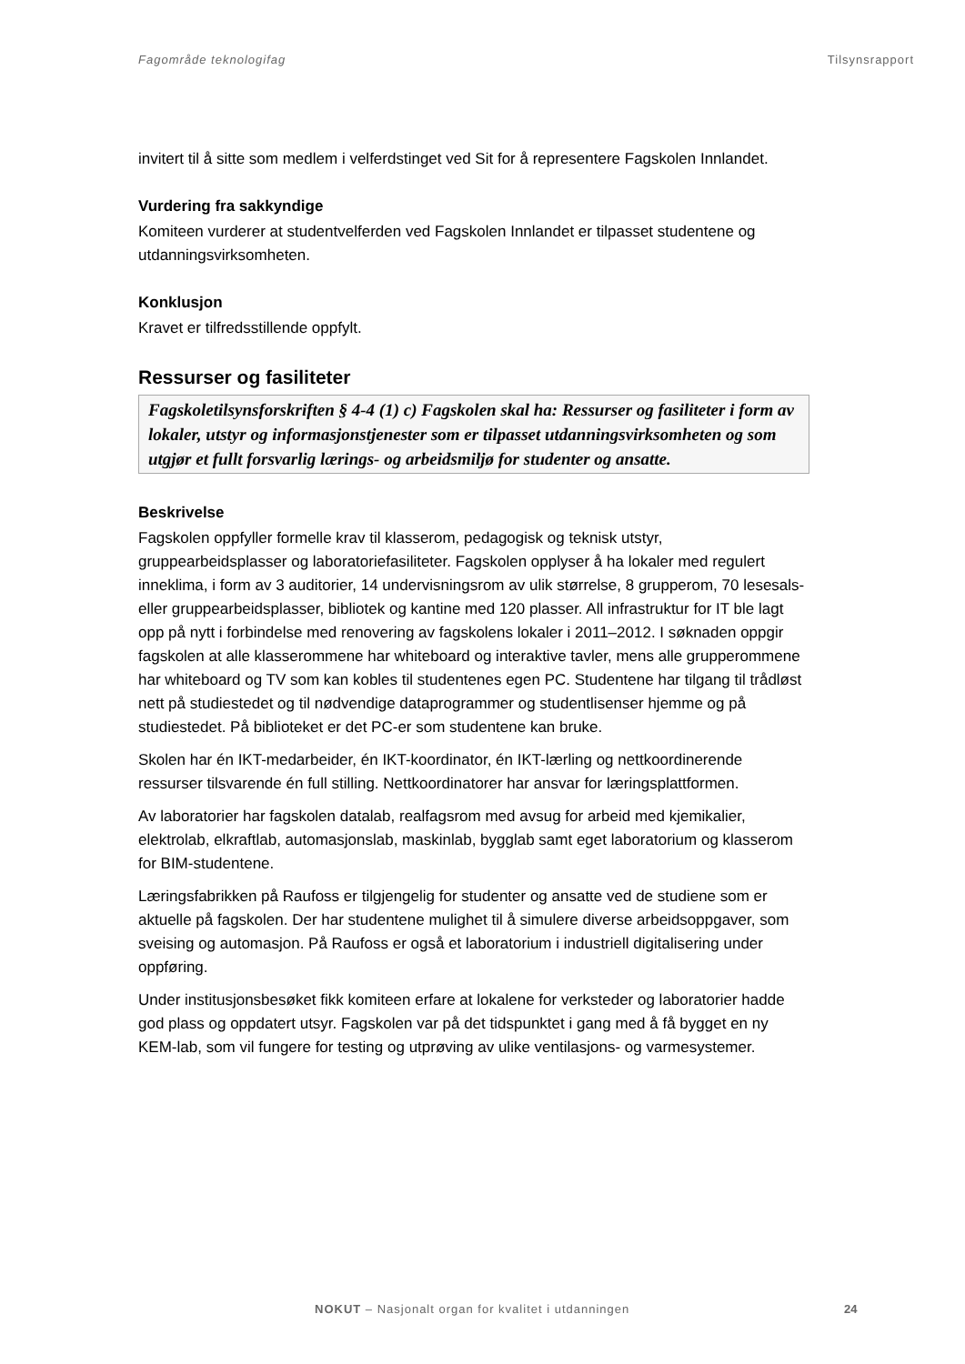Fagområde teknologifag Tilsynsrapport
invitert til å sitte som medlem i velferdstinget ved Sit for å representere Fagskolen Innlandet.
Vurdering fra sakkyndige
Komiteen vurderer at studentvelferden ved Fagskolen Innlandet er tilpasset studentene og utdanningsvirksomheten.
Konklusjon
Kravet er tilfredsstillende oppfylt.
Ressurser og fasiliteter
Fagskoletilsynsforskriften § 4-4 (1) c) Fagskolen skal ha: Ressurser og fasiliteter i form av lokaler, utstyr og informasjonstjenester som er tilpasset utdanningsvirksomheten og som utgjør et fullt forsvarlig lærings- og arbeidsmiljø for studenter og ansatte.
Beskrivelse
Fagskolen oppfyller formelle krav til klasserom, pedagogisk og teknisk utstyr, gruppearbeidsplasser og laboratoriefasiliteter. Fagskolen opplyser å ha lokaler med regulert inneklima, i form av 3 auditorier, 14 undervisningsrom av ulik størrelse, 8 grupperom, 70 lesesals- eller gruppearbeidsplasser, bibliotek og kantine med 120 plasser. All infrastruktur for IT ble lagt opp på nytt i forbindelse med renovering av fagskolens lokaler i 2011–2012. I søknaden oppgir fagskolen at alle klasserommene har whiteboard og interaktive tavler, mens alle grupperommene har whiteboard og TV som kan kobles til studentenes egen PC. Studentene har tilgang til trådløst nett på studiestedet og til nødvendige dataprogrammer og studentlisenser hjemme og på studiestedet. På biblioteket er det PC-er som studentene kan bruke.
Skolen har én IKT-medarbeider, én IKT-koordinator, én IKT-lærling og nettkoordinerende ressurser tilsvarende én full stilling. Nettkoordinatorer har ansvar for læringsplattformen.
Av laboratorier har fagskolen datalab, realfagsrom med avsug for arbeid med kjemikalier, elektrolab, elkraftlab, automasjonslab, maskinlab, bygglab samt eget laboratorium og klasserom for BIM-studentene.
Læringsfabrikken på Raufoss er tilgjengelig for studenter og ansatte ved de studiene som er aktuelle på fagskolen. Der har studentene mulighet til å simulere diverse arbeidsoppgaver, som sveising og automasjon. På Raufoss er også et laboratorium i industriell digitalisering under oppføring.
Under institusjonsbesøket fikk komiteen erfare at lokalene for verksteder og laboratorier hadde god plass og oppdatert utsyr. Fagskolen var på det tidspunktet i gang med å få bygget en ny KEM-lab, som vil fungere for testing og utprøving av ulike ventilasjons- og varmesystemer.
NOKUT – Nasjonalt organ for kvalitet i utdanningen
24